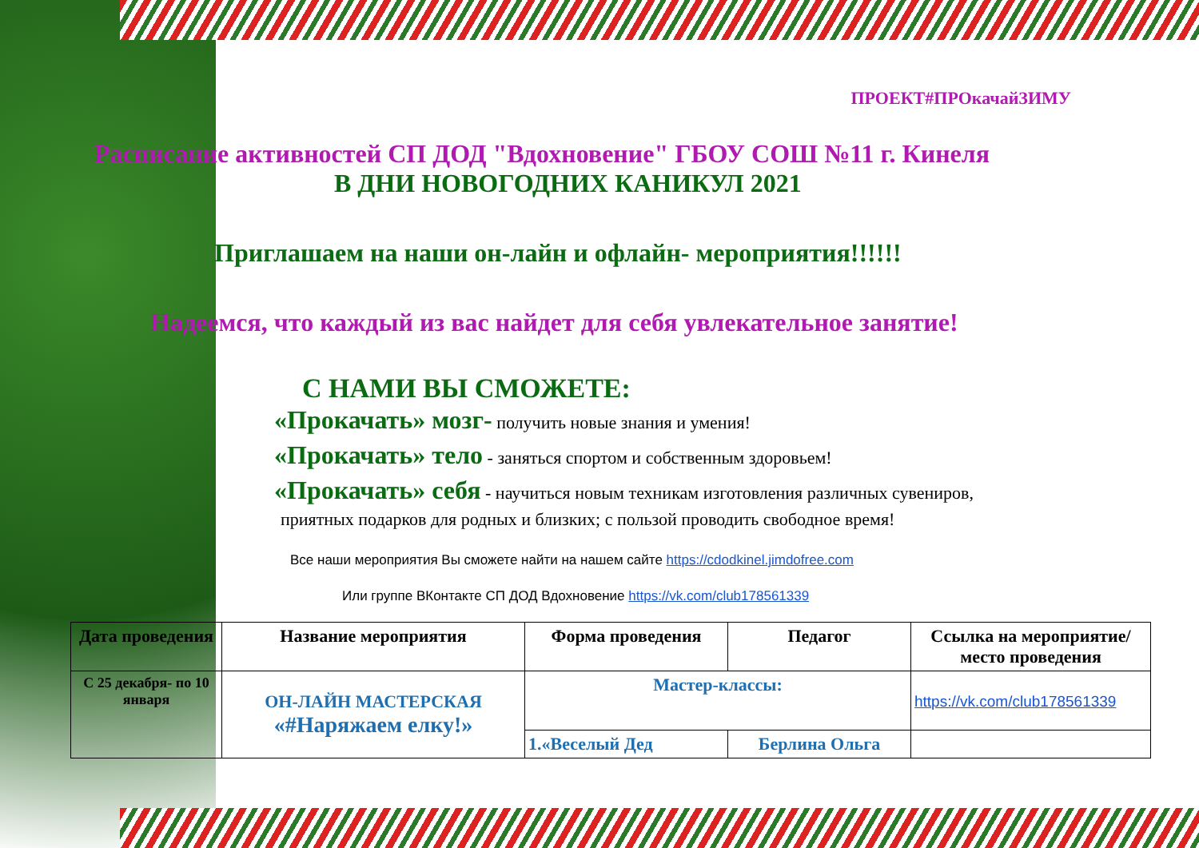ПРОЕКТ#ПРОкачайЗИМУ
Расписание активностей СП ДОД "Вдохновение" ГБОУ СОШ №11 г. Кинеля
В ДНИ НОВОГОДНИХ КАНИКУЛ 2021
Приглашаем на наши он-лайн и офлайн- мероприятия!!!!!!
Надеемся, что каждый из вас найдет для себя увлекательное занятие!
С НАМИ ВЫ СМОЖЕТЕ:
«Прокачать» мозг- получить новые знания и умения!
«Прокачать» тело - заняться спортом и собственным здоровьем!
«Прокачать» себя - научиться новым техникам изготовления различных сувениров,
приятных подарков для родных и близких; с пользой проводить свободное время!
Все наши мероприятия Вы сможете найти на нашем сайте https://cdodkinel.jimdofree.com
Или группе ВКонтакте СП ДОД Вдохновение https://vk.com/club178561339
| Дата проведения | Название мероприятия | Форма проведения | Педагог | Ссылка на мероприятие/место проведения |
| --- | --- | --- | --- | --- |
| С 25 декабря- по 10 января | ОН-ЛАЙН МАСТЕРСКАЯ «#Наряжаем елку!» | Мастер-классы: | | https://vk.com/club178561339 |
| | | 1.«Веселый Дед | Берлина Ольга | |